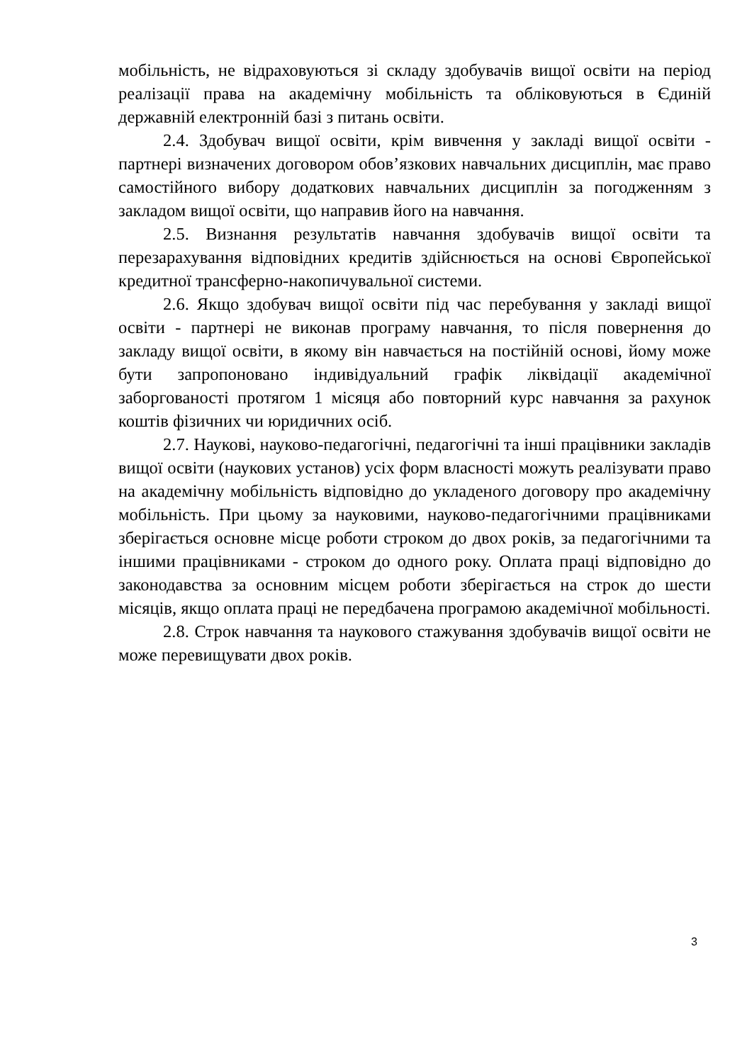мобільність, не відраховуються зі складу здобувачів вищої освіти на період реалізації права на академічну мобільність та обліковуються в Єдиній державній електронній базі з питань освіти.
2.4. Здобувач вищої освіти, крім вивчення у закладі вищої освіти - партнері визначених договором обов’язкових навчальних дисциплін, має право самостійного вибору додаткових навчальних дисциплін за погодженням з закладом вищої освіти, що направив його на навчання.
2.5. Визнання результатів навчання здобувачів вищої освіти та перезарахування відповідних кредитів здійснюється на основі Європейської кредитної трансферно-накопичувальної системи.
2.6. Якщо здобувач вищої освіти під час перебування у закладі вищої освіти - партнері не виконав програму навчання, то після повернення до закладу вищої освіти, в якому він навчається на постійній основі, йому може бути запропоновано індивідуальний графік ліквідації академічної заборгованості протягом 1 місяця або повторний курс навчання за рахунок коштів фізичних чи юридичних осіб.
2.7. Наукові, науково-педагогічні, педагогічні та інші працівники закладів вищої освіти (наукових установ) усіх форм власності можуть реалізувати право на академічну мобільність відповідно до укладеного договору про академічну мобільність. При цьому за науковими, науково-педагогічними працівниками зберігається основне місце роботи строком до двох років, за педагогічними та іншими працівниками - строком до одного року. Оплата праці відповідно до законодавства за основним місцем роботи зберігається на строк до шести місяців, якщо оплата праці не передбачена програмою академічної мобільності.
2.8. Строк навчання та наукового стажування здобувачів вищої освіти не може перевищувати двох років.
3